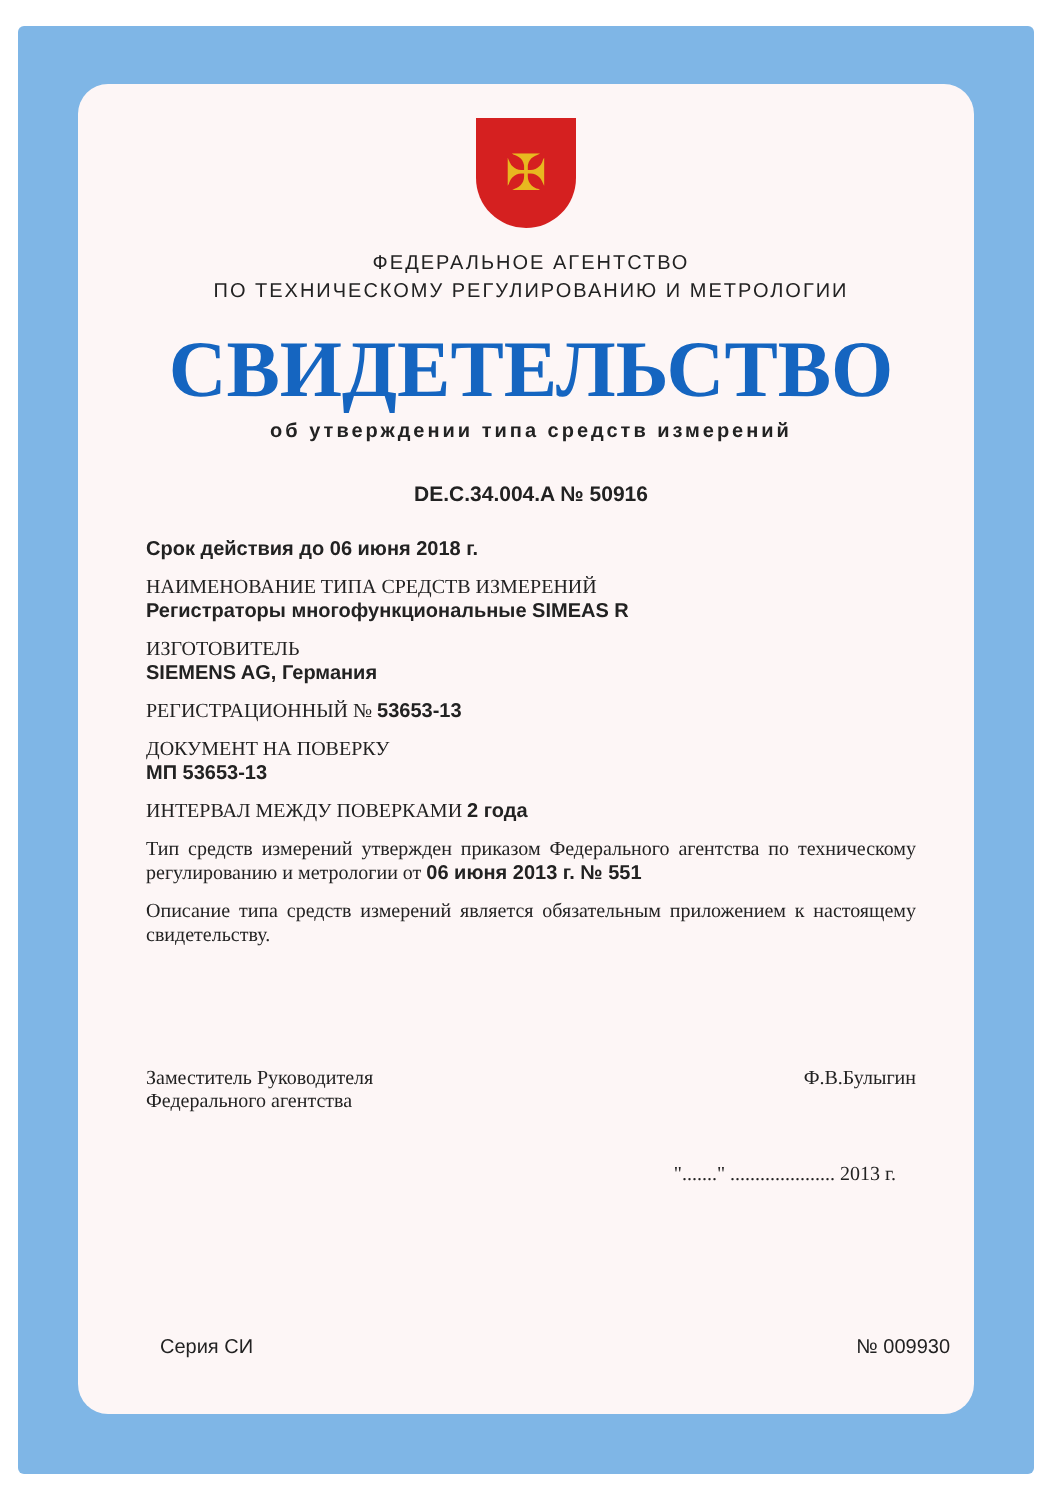✠
ФЕДЕРАЛЬНОЕ АГЕНТСТВО
ПО ТЕХНИЧЕСКОМУ РЕГУЛИРОВАНИЮ И МЕТРОЛОГИИ
СВИДЕТЕЛЬСТВО
об утверждении типа средств измерений
DE.C.34.004.A № 50916
Срок действия до 06 июня 2018 г.
НАИМЕНОВАНИЕ ТИПА СРЕДСТВ ИЗМЕРЕНИЙ
Регистраторы многофункциональные SIMEAS R
ИЗГОТОВИТЕЛЬ
SIEMENS AG, Германия
РЕГИСТРАЦИОННЫЙ № 53653-13
ДОКУМЕНТ НА ПОВЕРКУ
МП 53653-13
ИНТЕРВАЛ МЕЖДУ ПОВЕРКАМИ 2 года
Тип средств измерений утвержден приказом Федерального агентства по техническому регулированию и метрологии от 06 июня 2013 г. № 551
Описание типа средств измерений является обязательным приложением к настоящему свидетельству.
Заместитель Руководителя
Федерального агентства
Ф.В.Булыгин
"......." ..................... 2013 г.
Серия СИ № 009930